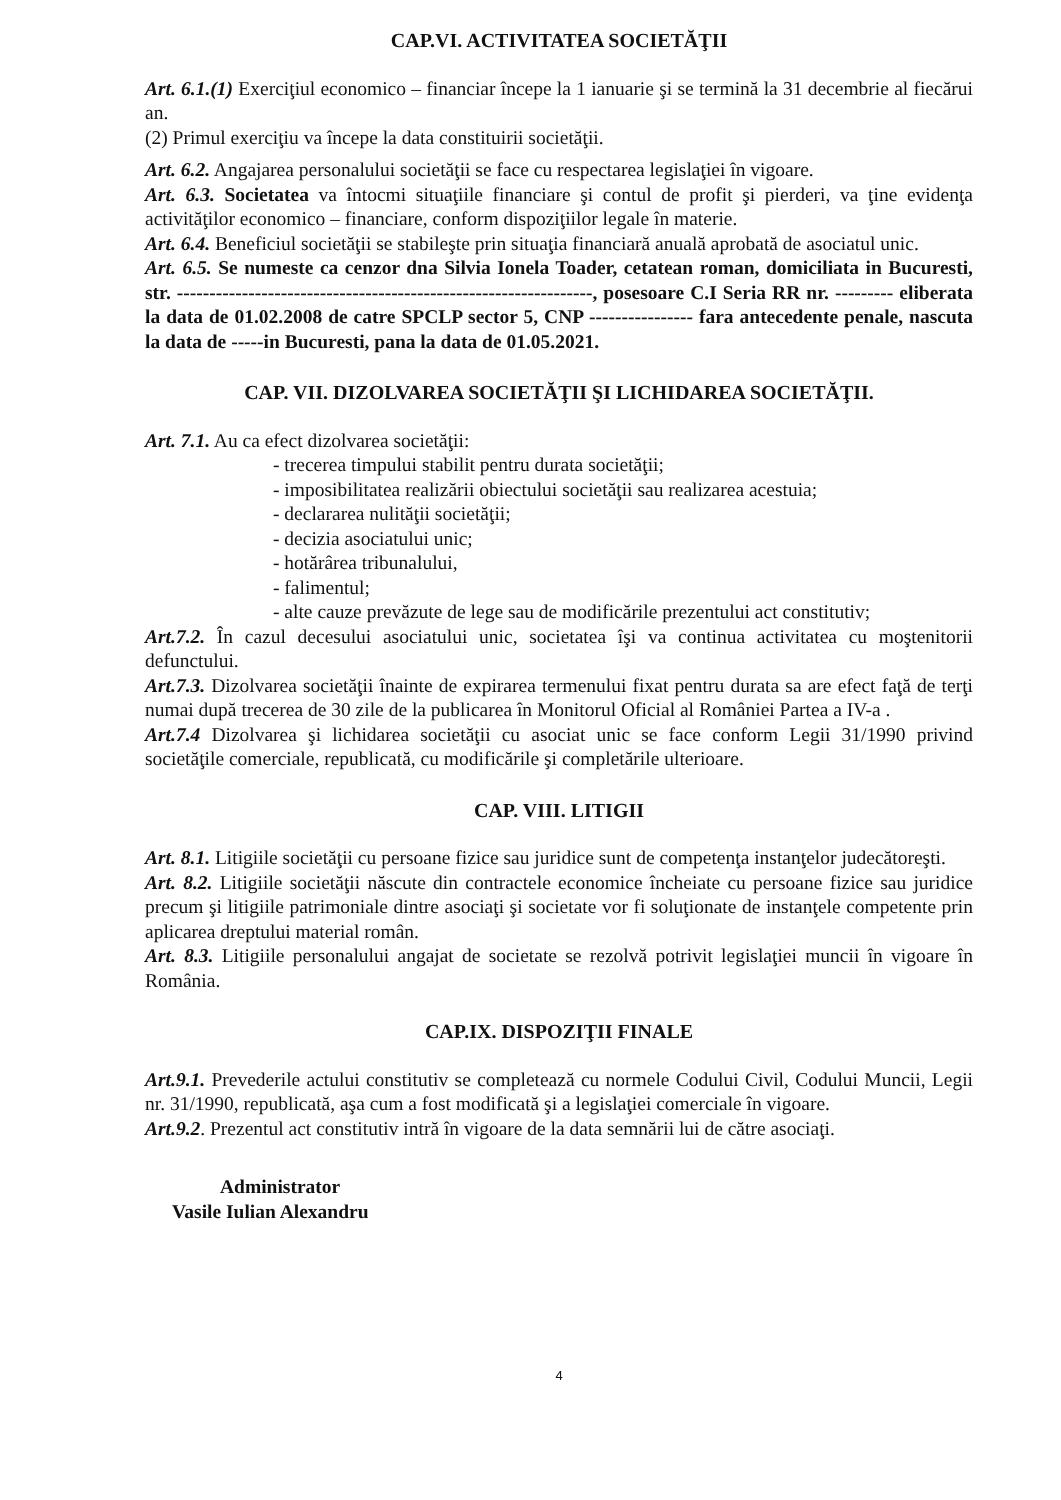CAP.VI. ACTIVITATEA SOCIETĂŢII
Art. 6.1.(1) Exerciţiul economico – financiar începe la 1 ianuarie şi se termină la 31 decembrie al fiecărui an.
(2) Primul exerciţiu va începe la data constituirii societăţii.
Art. 6.2. Angajarea personalului societăţii se face cu respectarea legislaţiei în vigoare.
Art. 6.3. Societatea va întocmi situaţiile financiare şi contul de profit şi pierderi, va ţine evidenţa activităţilor economico – financiare, conform dispoziţiilor legale în materie.
Art. 6.4. Beneficiul societăţii se stabileşte prin situaţia financiară anuală aprobată de asociatul unic.
Art. 6.5. Se numeste ca cenzor dna Silvia Ionela Toader, cetatean roman, domiciliata in Bucuresti, str. ----------------------------------------------------------------, posesoare C.I Seria RR nr. --------- eliberata la data de 01.02.2008 de catre SPCLP sector 5, CNP ---------------- fara antecedente penale, nascuta la data de -----in Bucuresti, pana la data de 01.05.2021.
CAP. VII. DIZOLVAREA SOCIETĂŢII ŞI LICHIDAREA SOCIETĂŢII.
Art. 7.1. Au ca efect dizolvarea societăţii:
- trecerea timpului stabilit pentru durata societăţii;
- imposibilitatea realizării obiectului societăţii sau realizarea acestuia;
- declararea nulităţii societăţii;
- decizia asociatului unic;
- hotărârea tribunalului,
- falimentul;
- alte cauze prevăzute de lege sau de modificările prezentului act constitutiv;
Art.7.2. În cazul decesului asociatului unic, societatea îşi va continua activitatea cu moştenitorii defunctului.
Art.7.3. Dizolvarea societăţii înainte de expirarea termenului fixat pentru durata sa are efect faţă de terţi numai după trecerea de 30 zile de la publicarea în Monitorul Oficial al României Partea a IV-a .
Art.7.4 Dizolvarea şi lichidarea societăţii cu asociat unic se face conform Legii 31/1990 privind societăţile comerciale, republicată, cu modificările şi completările ulterioare.
CAP. VIII. LITIGII
Art. 8.1. Litigiile societăţii cu persoane fizice sau juridice sunt de competenţa instanţelor judecătoreşti.
Art. 8.2. Litigiile societăţii născute din contractele economice încheiate cu persoane fizice sau juridice precum şi litigiile patrimoniale dintre asociaţi şi societate vor fi soluţionate de instanţele competente prin aplicarea dreptului material român.
Art. 8.3. Litigiile personalului angajat de societate se rezolvă potrivit legislaţiei muncii în vigoare în România.
CAP.IX. DISPOZIŢII FINALE
Art.9.1. Prevederile actului constitutiv se completează cu normele Codului Civil, Codului Muncii, Legii nr. 31/1990, republicată, aşa cum a fost modificată şi a legislaţiei comerciale în vigoare.
Art.9.2. Prezentul act constitutiv intră în vigoare de la data semnării lui de către asociaţi.
Administrator
Vasile Iulian Alexandru
4